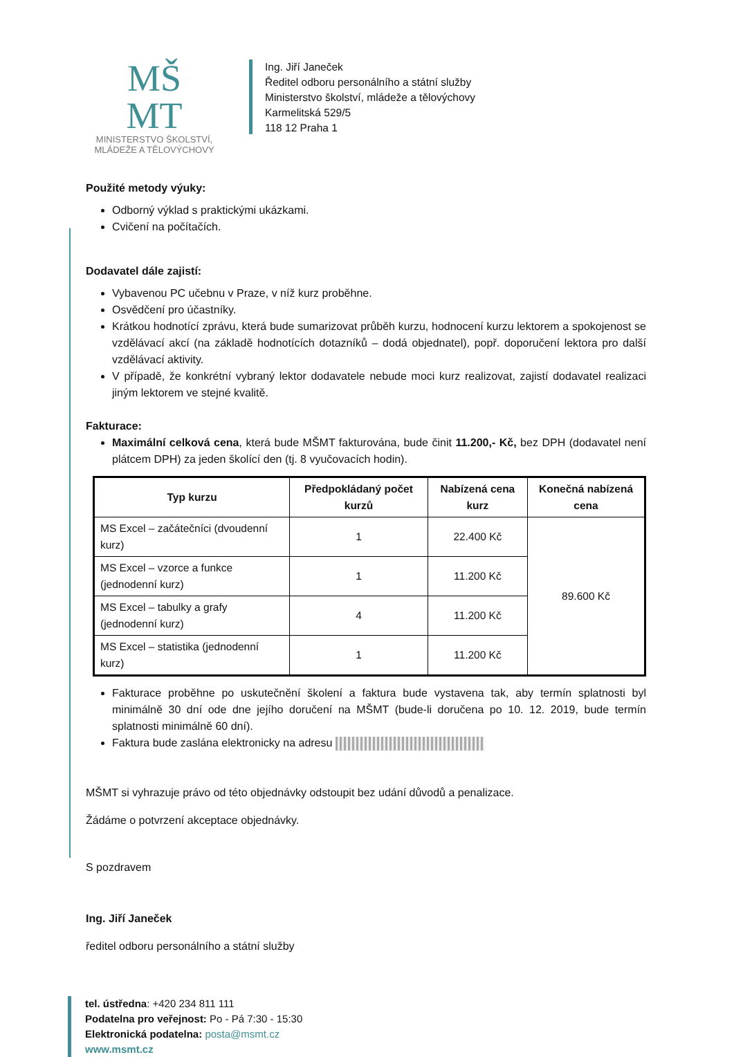MŠ
MT
MINISTERSTVO ŠKOLSTVÍ,
MLÁDEŽE A TĚLOVÝCHOVY
Ing. Jiří Janeček
Ředitel odboru personálního a státní služby
Ministerstvo školství, mládeže a tělovýchovy
Karmelitská 529/5
118 12 Praha 1
Použité metody výuky:
Odborný výklad s praktickými ukázkami.
Cvičení na počítačích.
Dodavatel dále zajistí:
Vybavenou PC učebnu v Praze, v níž kurz proběhne.
Osvědčení pro účastníky.
Krátkou hodnotící zprávu, která bude sumarizovat průběh kurzu, hodnocení kurzu lektorem a spokojenost se vzdělávací akcí (na základě hodnotících dotazníků – dodá objednatel), popř. doporučení lektora pro další vzdělávací aktivity.
V případě, že konkrétní vybraný lektor dodavatele nebude moci kurz realizovat, zajistí dodavatel realizaci jiným lektorem ve stejné kvalitě.
Fakturace:
Maximální celková cena, která bude MŠMT fakturována, bude činit 11.200,- Kč, bez DPH (dodavatel není plátcem DPH) za jeden školící den (tj. 8 vyučovacích hodin).
| Typ kurzu | Předpokládaný počet kurzů | Nabízená cena kurz | Konečná nabízená cena |
| --- | --- | --- | --- |
| MS Excel – začátečníci (dvoudenní kurz) | 1 | 22.400 Kč | 89.600 Kč |
| MS Excel – vzorce a funkce (jednodenní kurz) | 1 | 11.200 Kč | |
| MS Excel – tabulky a grafy (jednodenní kurz) | 4 | 11.200 Kč | |
| MS Excel – statistika (jednodenní kurz) | 1 | 11.200 Kč | |
Fakturace proběhne po uskutečnění školení a faktura bude vystavena tak, aby termín splatnosti byl minimálně 30 dní ode dne jejího doručení na MŠMT (bude-li doručena po 10. 12. 2019, bude termín splatnosti minimálně 60 dní).
Faktura bude zaslána elektronicky na adresu
MŠMT si vyhrazuje právo od této objednávky odstoupit bez udání důvodů a penalizace.
Žádáme o potvrzení akceptace objednávky.
S pozdravem
Ing. Jiří Janeček
ředitel odboru personálního a státní služby
tel. ústředna: +420 234 811 111
Podatelna pro veřejnost: Po - Pá 7:30 - 15:30
Elektronická podatelna: posta@msmt.cz
www.msmt.cz